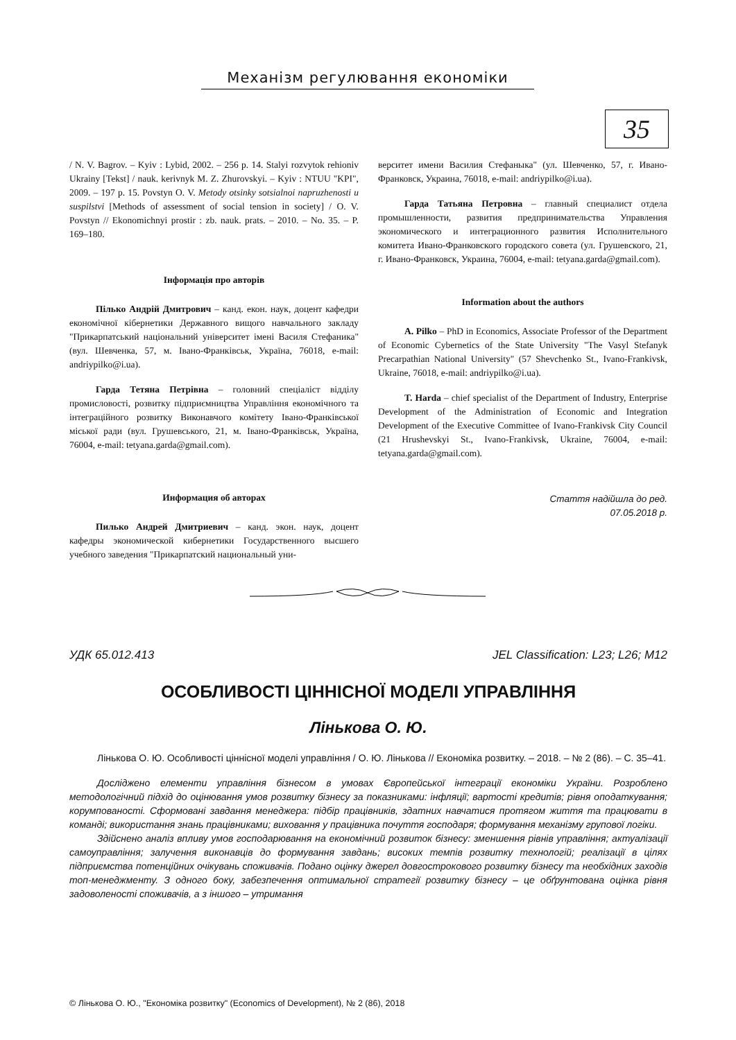Механізм регулювання економіки
35
/ N. V. Bagrov. – Kyiv : Lybid, 2002. – 256 p. 14. Stalyi rozvytok rehioniv Ukrainy [Tekst] / nauk. kerivnyk M. Z. Zhurovskyi. – Kyiv : NTUU "KPI", 2009. – 197 p. 15. Povstyn O. V. Metody otsinky sotsialnoi napruzhenosti u suspilstvi [Methods of assessment of social tension in society] / O. V. Povstyn // Ekonomichnyi prostir : zb. nauk. prats. – 2010. – No. 35. – P. 169–180.
Інформація про авторів
Пілько Андрій Дмитрович – канд. екон. наук, доцент кафедри економічної кібернетики Державного вищого навчального закладу "Прикарпатський національний університет імені Василя Стефаника" (вул. Шевченка, 57, м. Івано-Франківськ, Україна, 76018, e-mail: andriypilko@i.ua).
Гарда Тетяна Петрівна – головний спеціаліст відділу промисловості, розвитку підприємництва Управління економічного та інтеграційного розвитку Виконавчого комітету Івано-Франківської міської ради (вул. Грушевського, 21, м. Івано-Франківськ, Україна, 76004, e-mail: tetyana.garda@gmail.com).
Информация об авторах
Пилько Андрей Дмитриевич – канд. экон. наук, доцент кафедры экономической кибернетики Государственного высшего учебного заведения "Прикарпатский национальный уни-
верситет имени Василия Стефаныка" (ул. Шевченко, 57, г. Ивано-Франковск, Украина, 76018, e-mail: andriypilko@i.ua).
Гарда Татьяна Петровна – главный специалист отдела промышленности, развития предпринимательства Управления экономического и интеграционного развития Исполнительного комитета Ивано-Франковского городского совета (ул. Грушевского, 21, г. Ивано-Франковск, Украина, 76004, e-mail: tetyana.garda@gmail.com).
Information about the authors
A. Pilko – PhD in Economics, Associate Professor of the Department of Economic Cybernetics of the State University "The Vasyl Stefanyk Precarpathian National University" (57 Shevchenko St., Ivano-Frankivsk, Ukraine, 76018, e-mail: andriypilko@i.ua).
T. Harda – chief specialist of the Department of Industry, Enterprise Development of the Administration of Economic and Integration Development of the Executive Committee of Ivano-Frankivsk City Council (21 Hrushevskyi St., Ivano-Frankivsk, Ukraine, 76004, e-mail: tetyana.garda@gmail.com).
Стаття надійшла до ред.
07.05.2018 р.
УДК 65.012.413 JEL Classification: L23; L26; M12
ОСОБЛИВОСТІ ЦІННІСНОЇ МОДЕЛІ УПРАВЛІННЯ
Лінькова О. Ю.
Лінькова О. Ю. Особливості ціннісної моделі управління / О. Ю. Лінькова // Економіка розвитку. – 2018. – № 2 (86). – С. 35–41.
Досліджено елементи управління бізнесом в умовах Європейської інтеграції економіки України. Розроблено методологічний підхід до оцінювання умов розвитку бізнесу за показниками: інфляції; вартості кредитів; рівня оподаткування; корумпованості. Сформовані завдання менеджера: підбір працівників, здатних навчатися протягом життя та працювати в команді; використання знань працівниками; виховання у працівника почуття господаря; формування механізму групової логіки.
Здійснено аналіз впливу умов господарювання на економічний розвиток бізнесу: зменшення рівнів управління; актуалізації самоуправління; залучення виконавців до формування завдань; високих темпів розвитку технологій; реалізації в цілях підприємства потенційних очікувань споживачів. Подано оцінку джерел довгострокового розвитку бізнесу та необхідних заходів топ-менеджменту. З одного боку, забезпечення оптимальної стратегії розвитку бізнесу – це обґрунтована оцінка рівня задоволеності споживачів, а з іншого – утримання
© Лінькова О. Ю., "Економіка розвитку" (Economics of Development), № 2 (86), 2018